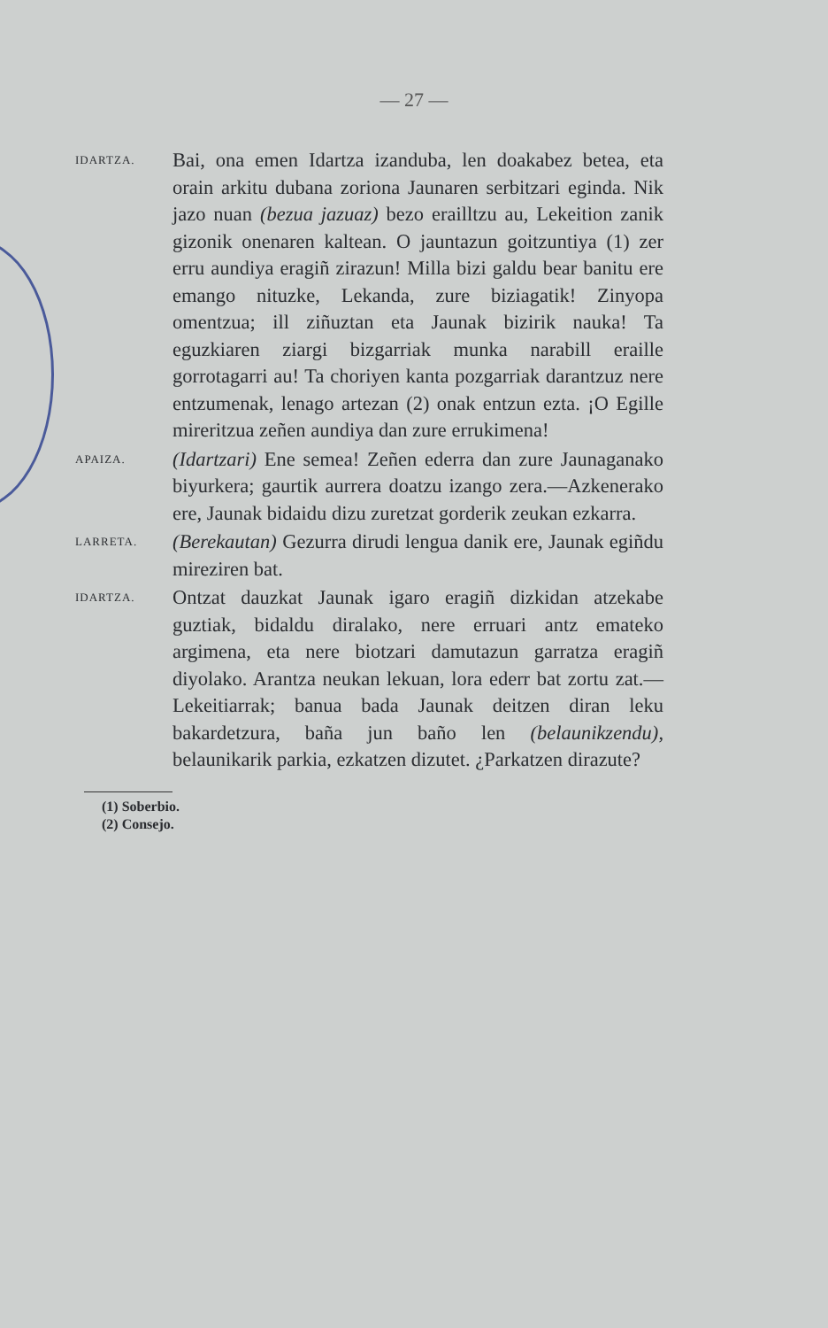— 27 —
IDARTZA.
Bai, ona emen Idartza izanduba, len doakabez betea, eta orain arkitu dubana zoriona Jaunaren serbitzari eginda. Nik jazo nuan (bezua jazuaz) bezo erailltzu au, Lekeition zanik gizonik onenaren kaltean. O jauntazun goitzuntiya (1) zer erru aundiya eragiñ zirazun! Milla bizi galdu bear banitu ere emango nituzke, Lekanda, zure biziagatik! Zinyopa omentzua; ill ziñuztan eta Jaunak bizirik nauka! Ta eguzkiaren ziargi bizgarriak munka narabill eraille gorrotagarri au! Ta choriyen kanta pozgarriak darantzuz nere entzumenak, lenago artezan (2) onak entzun ezta. ¡O Egille mireritzua zeñen aundiya dan zure errukimena!
APAIZA.
(Idartzari) Ene semea! Zeñen ederra dan zure Jaunaganako biyurkera; gaurtik aurrera doatzu izango zera.—Azkenerako ere, Jaunak bidaidu dizu zuretzat gorderik zeukan ezkarra.
LARRETA.
(Berekautan) Gezurra dirudi lengua danik ere, Jaunak egiñdu mireziren bat.
IDARTZA.
Ontzat dauzkat Jaunak igaro eragiñ dizkidan atzekabe guztiak, bidaldu diralako, nere erruari antz emateko argimena, eta nere biotzari damutazun garratza eragiñ diyolako. Arantza neukan lekuan, lora ederr bat zortu zat.—Lekeitiarrak; banua bada Jaunak deitzen diran leku bakardetzura, baña jun baño len (belaunikzendu), belaunikarik parkia, ezkatzen dizutet. ¿Parkatzen dirazute?
(1) Soberbio.
(2) Consejo.